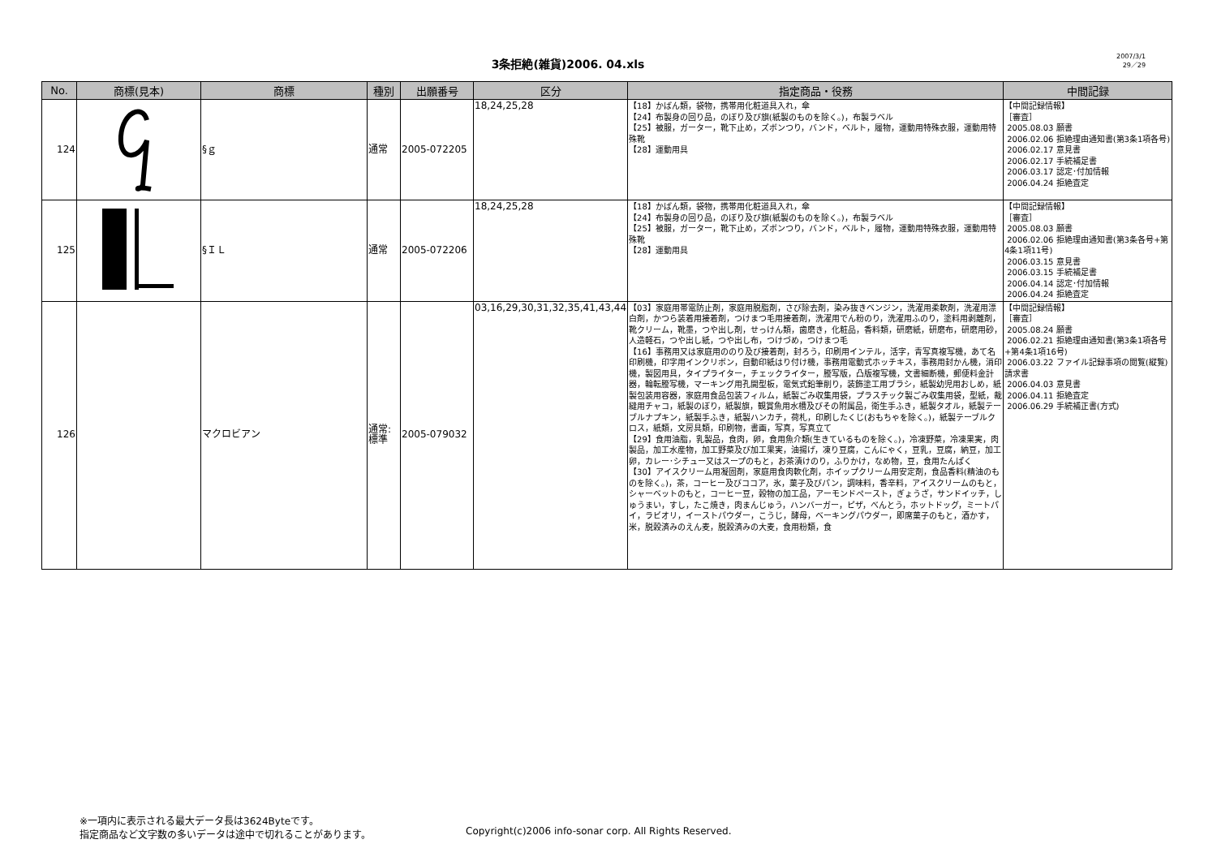3条拒絶(雑貨)2006. 04.xls
2007/3/1
29／29
| No. | 商標(見本) | 商標 | 種別 | 出願番号 | 区分 | 指定商品・役務 | 中間記録 |
| --- | --- | --- | --- | --- | --- | --- | --- |
| 124 | | §ｇ | 通常 | 2005-072205 | 18,24,25,28 | 【18】かばん類，袋物，携帯用化粧道具入れ，傘 【24】布製身の回り品，のぼり及び旗(紙製のものを除く。)，布製ラベル 【25】被服，ガーター，靴下止め，ズボンつり，バンド，ベルト，履物，運動用特殊衣服，運動用特殊靴 【28】運動用具 | 【中間記録情報】 ［審査］ 2005.08.03 願書 2006.02.06 拒絶理由通知書(第3条1項各号) 2006.02.17 意見書 2006.02.17 手続補足書 2006.03.17 認定･付加情報 2006.04.24 拒絶査定 |
| 125 | | §ＩＬ | 通常 | 2005-072206 | 18,24,25,28 | 【18】かばん類，袋物，携帯用化粧道具入れ，傘 【24】布製身の回り品，のぼり及び旗(紙製のものを除く。)，布製ラベル 【25】被服，ガーター，靴下止め，ズボンつり，バンド，ベルト，履物，運動用特殊衣服，運動用特殊靴 【28】運動用具 | 【中間記録情報】 ［審査］ 2005.08.03 願書 2006.02.06 拒絶理由通知書(第3条各号+第4条1項11号) 2006.03.15 意見書 2006.03.15 手続補足書 2006.04.14 認定･付加情報 2006.04.24 拒絶査定 |
| 126 | | マクロビアン | 通常:標準 | 2005-079032 | 03,16,29,30,31,32,35,41,43,44 | 【03】家庭用帯電防止剤，家庭用脱脂剤，さび除去剤，染み抜きベンジン，洗濯用柔軟剤，洗濯用漂白剤，かつら装着用接着剤，つけまつ毛用接着剤，洗濯用でん粉のり，洗濯用ふのり，塗料用剥離剤，靴クリーム，靴墨，つや出し剤，せっけん類，歯磨き，化粧品，香料類，研磨紙，研磨布，研磨用砂，人造軽石，つや出し紙，つや出し布，つけづめ，つけまつ毛 【16】事務用又は家庭用ののり及び接着剤，封ろう，印刷用インテル，活字，青写真複写機，あて名印刷機，印字用インクリボン，自動印紙はり付け機，事務用電動式ホッチキス，事務用封かん機，消印機，製図用具，タイプライター，チェックライター，謄写版，凸版複写機，文書細断機，郵便料金計器，輪転謄写機，マーキング用孔開型板，電気式鉛筆削り，装飾塗工用ブラシ，紙製幼児用おしめ，紙製包装用容器，家庭用食品包装フィルム，紙製ごみ収集用袋，プラスチック製ごみ収集用袋，型紙，裁縫用チャコ，紙製のぼり，紙製旗，観賞魚用水槽及びその附属品，衛生手ふき，紙製タオル，紙製テーブルナプキン，紙製手ふき，紙製ハンカチ，荷札，印刷したくじ(おもちゃを除く。)，紙製テーブルクロス，紙類，文房具類，印刷物，書画，写真，写真立て 【29】食用油脂，乳製品，食肉，卵，食用魚介類(生きているものを除く。)，冷凍野菜，冷凍果実，肉製品，加工水産物，加工野菜及び加工果実，油揚げ，凍り豆腐，こんにゃく，豆乳，豆腐，納豆，加工卵，カレー･シチュー又はスープのもと，お茶漬けのり，ふりかけ，なめ物，豆，食用たんぱく 【30】アイスクリーム用凝固剤，家庭用食肉軟化剤，ホイップクリーム用安定剤，食品香料(精油のものを除く。)，茶，コーヒー及びココア，氷，菓子及びパン，調味料，香辛料，アイスクリームのもと，シャーベットのもと，コーヒー豆，穀物の加工品，アーモンドペースト，ぎょうざ，サンドイッチ，しゅうまい，すし，たこ焼き，肉まんじゅう，ハンバーガー，ピザ，べんとう，ホットドッグ，ミートパイ，ラビオリ，イーストパウダー，こうじ，酵母，ベーキングパウダー，即席菓子のもと，酒かす，米，脱穀済みのえん麦，脱穀済みの大麦，食用粉類，食 | 【中間記録情報】 ［審査］ 2005.08.24 願書 2006.02.21 拒絶理由通知書(第3条1項各号+第4条1項16号) 2006.03.22 ファイル記録事項の閲覧(縦覧)請求書 2006.04.03 意見書 2006.04.11 拒絶査定 2006.06.29 手続補正書(方式) |
※一項内に表示される最大データ長は3624Byteです。
指定商品など文字数の多いデータは途中で切れることがあります。
Copyright(c)2006 info-sonar corp. All Rights Reserved.